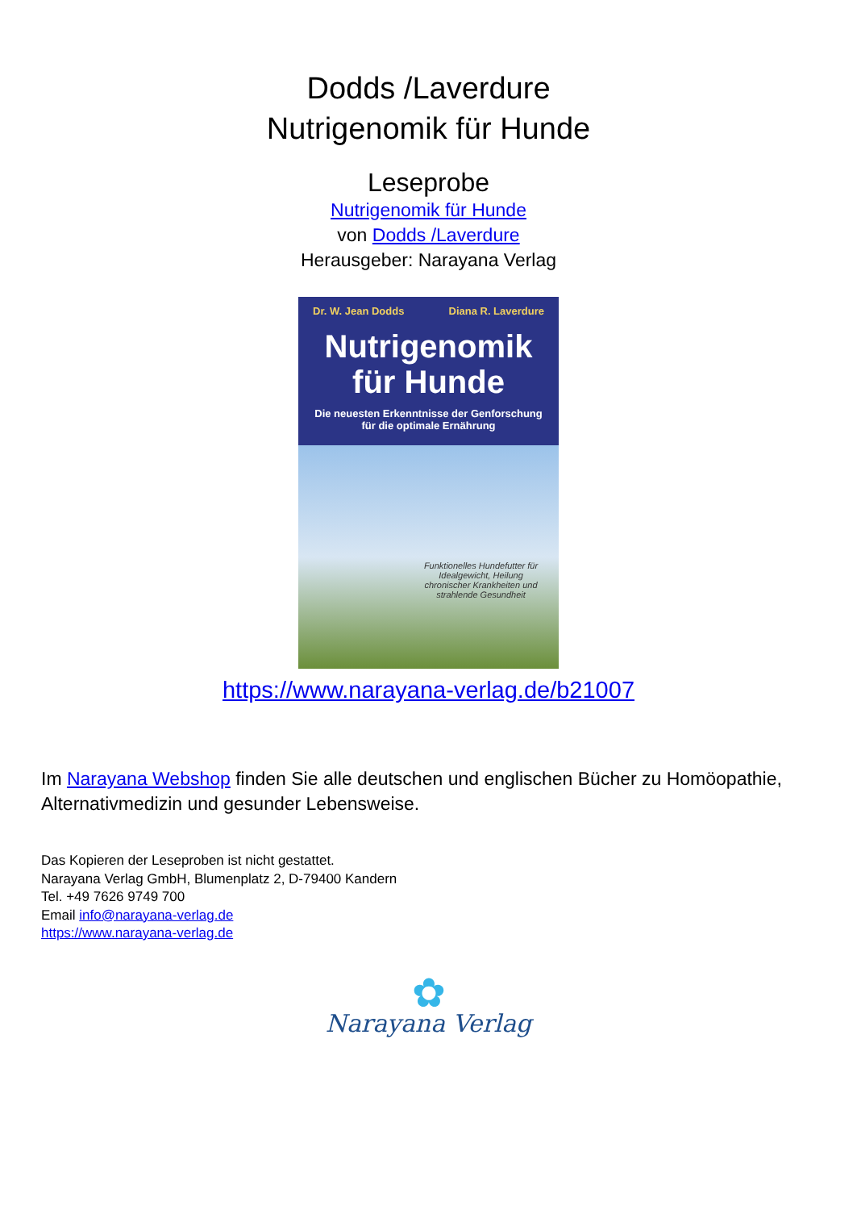Dodds /Laverdure
Nutrigenomik für Hunde
Leseprobe
Nutrigenomik für Hunde
von Dodds /Laverdure
Herausgeber: Narayana Verlag
Dr. W. Jean Dodds Diana R. Laverdure
Nutrigenomik
für Hunde
Die neuesten Erkenntnisse der Genforschung
für die optimale Ernährung
Funktionelles Hundefutter für Idealgewicht, Heilung chronischer Krankheiten und strahlende Gesundheit
https://www.narayana-verlag.de/b21007
Im Narayana Webshop finden Sie alle deutschen und englischen Bücher zu Homöopathie, Alternativmedizin und gesunder Lebensweise.
Das Kopieren der Leseproben ist nicht gestattet.
Narayana Verlag GmbH, Blumenplatz 2, D-79400 Kandern
Tel. +49 7626 9749 700
Email info@narayana-verlag.de
https://www.narayana-verlag.de
✿
Narayana Verlag